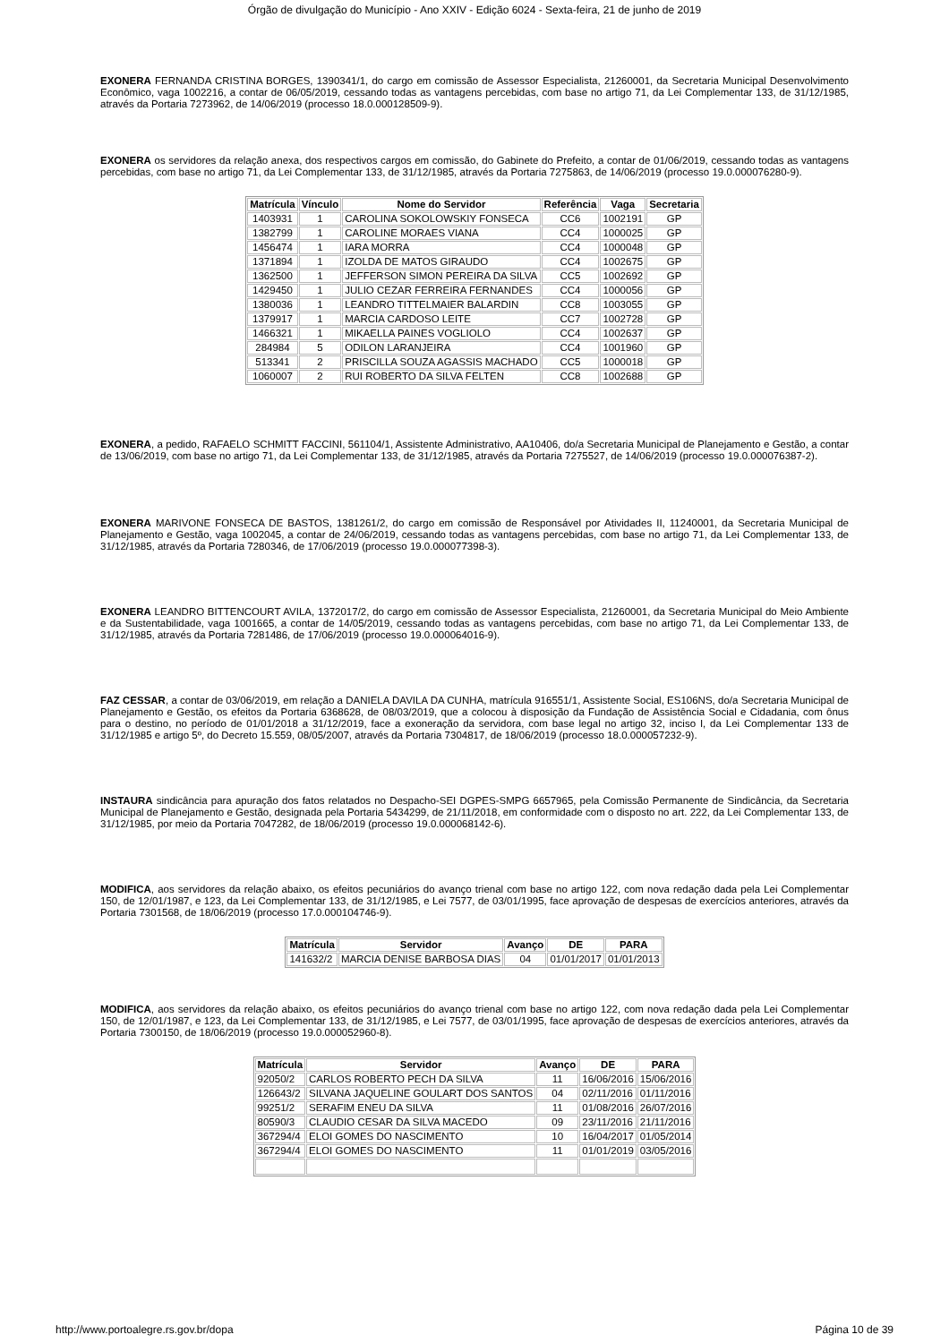Órgão de divulgação do Município - Ano XXIV - Edição 6024 - Sexta-feira, 21 de junho de 2019
EXONERA FERNANDA CRISTINA BORGES, 1390341/1, do cargo em comissão de Assessor Especialista, 21260001, da Secretaria Municipal Desenvolvimento Econômico, vaga 1002216, a contar de 06/05/2019, cessando todas as vantagens percebidas, com base no artigo 71, da Lei Complementar 133, de 31/12/1985, através da Portaria 7273962, de 14/06/2019 (processo 18.0.000128509-9).
EXONERA os servidores da relação anexa, dos respectivos cargos em comissão, do Gabinete do Prefeito, a contar de 01/06/2019, cessando todas as vantagens percebidas, com base no artigo 71, da Lei Complementar 133, de 31/12/1985, através da Portaria 7275863, de 14/06/2019 (processo 19.0.000076280-9).
| Matrícula | Vínculo | Nome do Servidor | Referência | Vaga | Secretaria |
| --- | --- | --- | --- | --- | --- |
| 1403931 | 1 | CAROLINA SOKOLOWSKIY FONSECA | CC6 | 1002191 | GP |
| 1382799 | 1 | CAROLINE MORAES VIANA | CC4 | 1000025 | GP |
| 1456474 | 1 | IARA MORRA | CC4 | 1000048 | GP |
| 1371894 | 1 | IZOLDA DE MATOS GIRAUDO | CC4 | 1002675 | GP |
| 1362500 | 1 | JEFFERSON SIMON PEREIRA DA SILVA | CC5 | 1002692 | GP |
| 1429450 | 1 | JULIO CEZAR FERREIRA FERNANDES | CC4 | 1000056 | GP |
| 1380036 | 1 | LEANDRO TITTELMAIER BALARDIN | CC8 | 1003055 | GP |
| 1379917 | 1 | MARCIA CARDOSO LEITE | CC7 | 1002728 | GP |
| 1466321 | 1 | MIKAELLA PAINES VOGLIOLO | CC4 | 1002637 | GP |
| 284984 | 5 | ODILON LARANJEIRA | CC4 | 1001960 | GP |
| 513341 | 2 | PRISCILLA SOUZA AGASSIS MACHADO | CC5 | 1000018 | GP |
| 1060007 | 2 | RUI ROBERTO DA SILVA FELTEN | CC8 | 1002688 | GP |
EXONERA, a pedido, RAFAELO SCHMITT FACCINI, 561104/1, Assistente Administrativo, AA10406, do/a Secretaria Municipal de Planejamento e Gestão, a contar de 13/06/2019, com base no artigo 71, da Lei Complementar 133, de 31/12/1985, através da Portaria 7275527, de 14/06/2019 (processo 19.0.000076387-2).
EXONERA MARIVONE FONSECA DE BASTOS, 1381261/2, do cargo em comissão de Responsável por Atividades II, 11240001, da Secretaria Municipal de Planejamento e Gestão, vaga 1002045, a contar de 24/06/2019, cessando todas as vantagens percebidas, com base no artigo 71, da Lei Complementar 133, de 31/12/1985, através da Portaria 7280346, de 17/06/2019 (processo 19.0.000077398-3).
EXONERA LEANDRO BITTENCOURT AVILA, 1372017/2, do cargo em comissão de Assessor Especialista, 21260001, da Secretaria Municipal do Meio Ambiente e da Sustentabilidade, vaga 1001665, a contar de 14/05/2019, cessando todas as vantagens percebidas, com base no artigo 71, da Lei Complementar 133, de 31/12/1985, através da Portaria 7281486, de 17/06/2019 (processo 19.0.000064016-9).
FAZ CESSAR, a contar de 03/06/2019, em relação a DANIELA DAVILA DA CUNHA, matrícula 916551/1, Assistente Social, ES106NS, do/a Secretaria Municipal de Planejamento e Gestão, os efeitos da Portaria 6368628, de 08/03/2019, que a colocou à disposição da Fundação de Assistência Social e Cidadania, com ônus para o destino, no período de 01/01/2018 a 31/12/2019, face a exoneração da servidora, com base legal no artigo 32, inciso I, da Lei Complementar 133 de 31/12/1985 e artigo 5º, do Decreto 15.559, 08/05/2007, através da Portaria 7304817, de 18/06/2019 (processo 18.0.000057232-9).
INSTAURA sindicância para apuração dos fatos relatados no Despacho-SEI DGPES-SMPG 6657965, pela Comissão Permanente de Sindicância, da Secretaria Municipal de Planejamento e Gestão, designada pela Portaria 5434299, de 21/11/2018, em conformidade com o disposto no art. 222, da Lei Complementar 133, de 31/12/1985, por meio da Portaria 7047282, de 18/06/2019 (processo 19.0.000068142-6).
MODIFICA, aos servidores da relação abaixo, os efeitos pecuniários do avanço trienal com base no artigo 122, com nova redação dada pela Lei Complementar 150, de 12/01/1987, e 123, da Lei Complementar 133, de 31/12/1985, e Lei 7577, de 03/01/1995, face aprovação de despesas de exercícios anteriores, através da Portaria 7301568, de 18/06/2019 (processo 17.0.000104746-9).
| Matrícula | Servidor | Avanço | DE | PARA |
| --- | --- | --- | --- | --- |
| 141632/2 | MARCIA DENISE BARBOSA DIAS | 04 | 01/01/2017 | 01/01/2013 |
MODIFICA, aos servidores da relação abaixo, os efeitos pecuniários do avanço trienal com base no artigo 122, com nova redação dada pela Lei Complementar 150, de 12/01/1987, e 123, da Lei Complementar 133, de 31/12/1985, e Lei 7577, de 03/01/1995, face aprovação de despesas de exercícios anteriores, através da Portaria 7300150, de 18/06/2019 (processo 19.0.000052960-8).
| Matrícula | Servidor | Avanço | DE | PARA |
| --- | --- | --- | --- | --- |
| 92050/2 | CARLOS ROBERTO PECH DA SILVA | 11 | 16/06/2016 | 15/06/2016 |
| 126643/2 | SILVANA JAQUELINE GOULART DOS SANTOS | 04 | 02/11/2016 | 01/11/2016 |
| 99251/2 | SERAFIM ENEU DA SILVA | 11 | 01/08/2016 | 26/07/2016 |
| 80590/3 | CLAUDIO CESAR DA SILVA MACEDO | 09 | 23/11/2016 | 21/11/2016 |
| 367294/4 | ELOI GOMES DO NASCIMENTO | 10 | 16/04/2017 | 01/05/2014 |
| 367294/4 | ELOI GOMES DO NASCIMENTO | 11 | 01/01/2019 | 03/05/2016 |
http://www.portoalegre.rs.gov.br/dopa Página 10 de 39